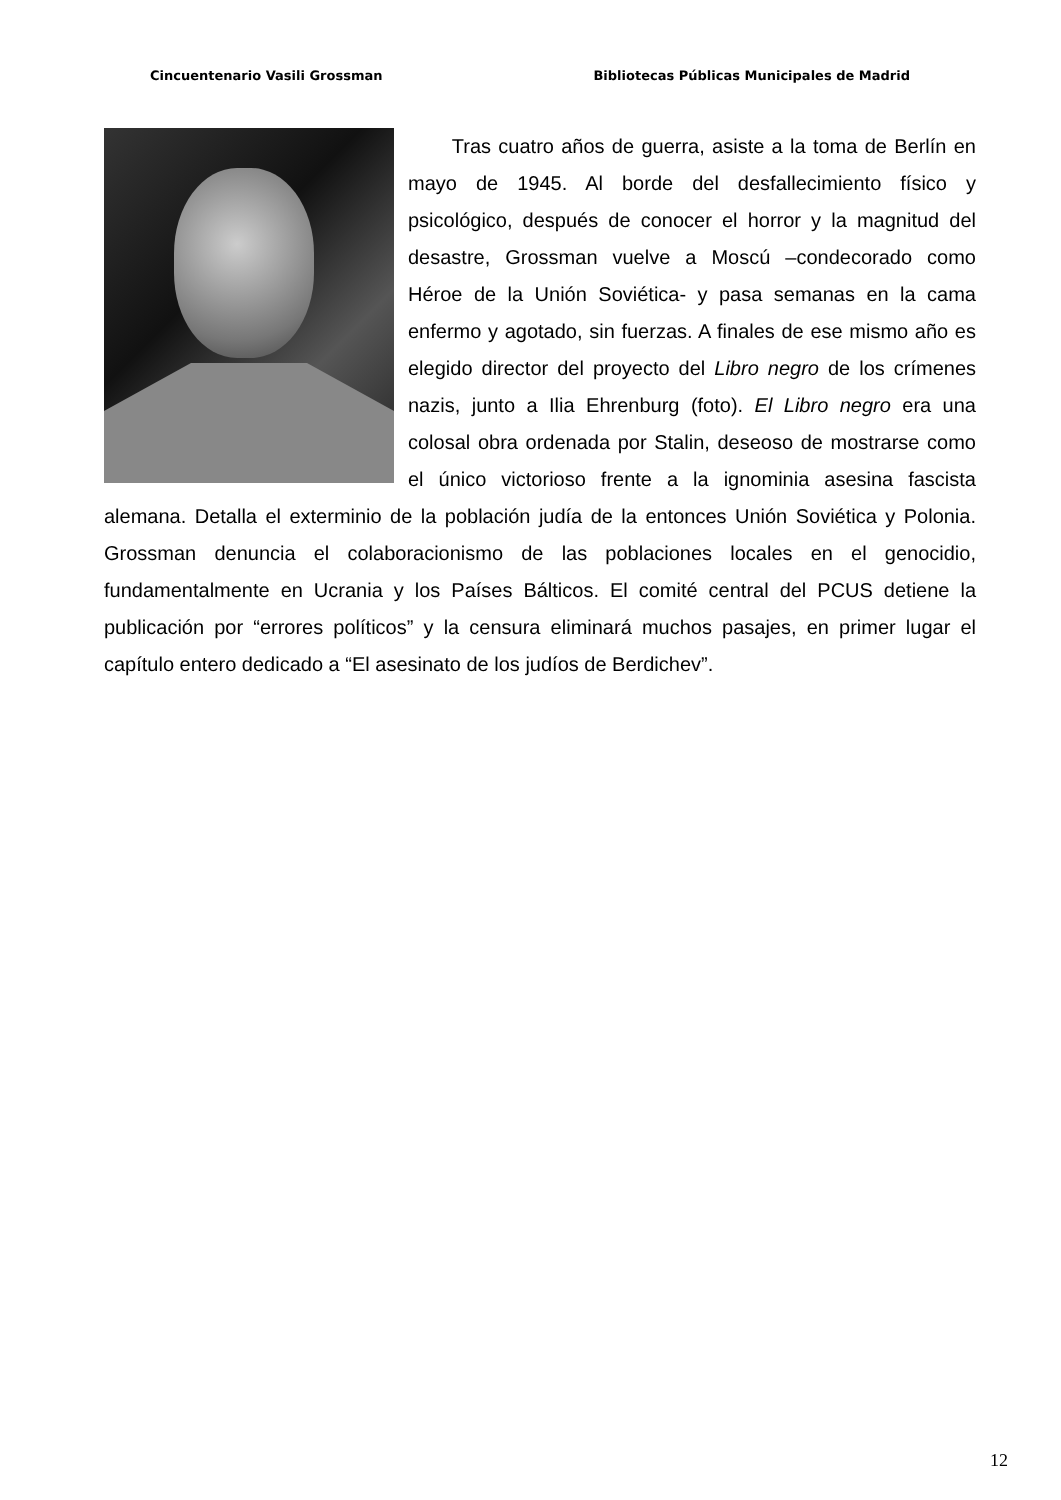Cincuentenario Vasili Grossman Bibliotecas Públicas Municipales de Madrid
Tras cuatro años de guerra, asiste a la toma de Berlín en mayo de 1945. Al borde del desfallecimiento físico y psicológico, después de conocer el horror y la magnitud del desastre, Grossman vuelve a Moscú –condecorado como Héroe de la Unión Soviética- y pasa semanas en la cama enfermo y agotado, sin fuerzas. A finales de ese mismo año es elegido director del proyecto del Libro negro de los crímenes nazis, junto a Ilia Ehrenburg (foto). El Libro negro era una colosal obra ordenada por Stalin, deseoso de mostrarse como el único victorioso frente a la ignominia asesina fascista alemana. Detalla el exterminio de la población judía de la entonces Unión Soviética y Polonia. Grossman denuncia el colaboracionismo de las poblaciones locales en el genocidio, fundamentalmente en Ucrania y los Países Bálticos. El comité central del PCUS detiene la publicación por “errores políticos” y la censura eliminará muchos pasajes, en primer lugar el capítulo entero dedicado a “El asesinato de los judíos de Berdichev”.
12